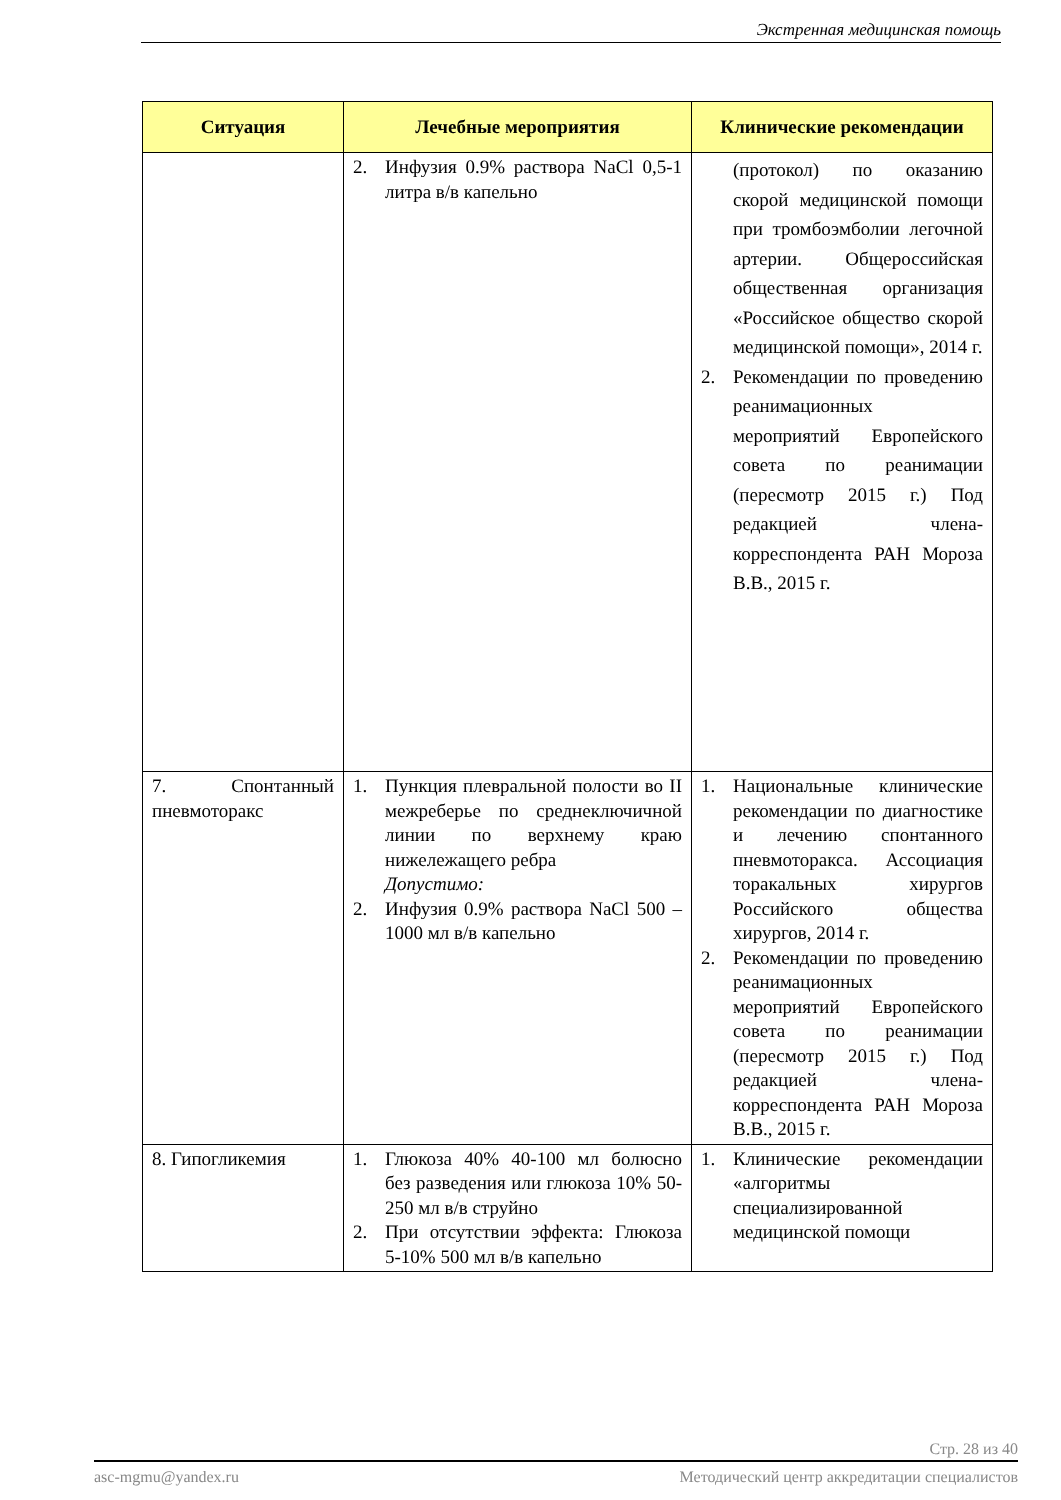Экстренная медицинская помощь
| Ситуация | Лечебные мероприятия | Клинические рекомендации |
| --- | --- | --- |
| | 2. Инфузия 0.9% раствора NaCl 0,5-1 литра в/в капельно | (протокол) по оказанию скорой медицинской помощи при тромбоэмболии легочной артерии. Общероссийская общественная организация «Российское общество скорой медицинской помощи», 2014 г. 2. Рекомендации по проведению реанимационных мероприятий Европейского совета по реанимации (пересмотр 2015 г.) Под редакцией члена-корреспондента РАН Мороза В.В., 2015 г. |
| 7. Спонтанный пневмоторакс | 1. Пункция плевральной полости во II межреберье по среднеключичной линии по верхнему краю нижележащего ребра Допустимо: 2. Инфузия 0.9% раствора NaCl 500 – 1000 мл в/в капельно | 1. Национальные клинические рекомендации по диагностике и лечению спонтанного пневмоторакса. Ассоциация торакальных хирургов Российского общества хирургов, 2014 г. 2. Рекомендации по проведению реанимационных мероприятий Европейского совета по реанимации (пересмотр 2015 г.) Под редакцией члена-корреспондента РАН Мороза В.В., 2015 г. |
| 8. Гипогликемия | 1. Глюкоза 40% 40-100 мл болюсно без разведения или глюкоза 10% 50-250 мл в/в струйно 2. При отсутствии эффекта: Глюкоза 5-10% 500 мл в/в капельно | 1. Клинические рекомендации «алгоритмы специализированной медицинской помощи |
Стр. 28 из 40
asc-mgmu@yandex.ru Методический центр аккредитации специалистов